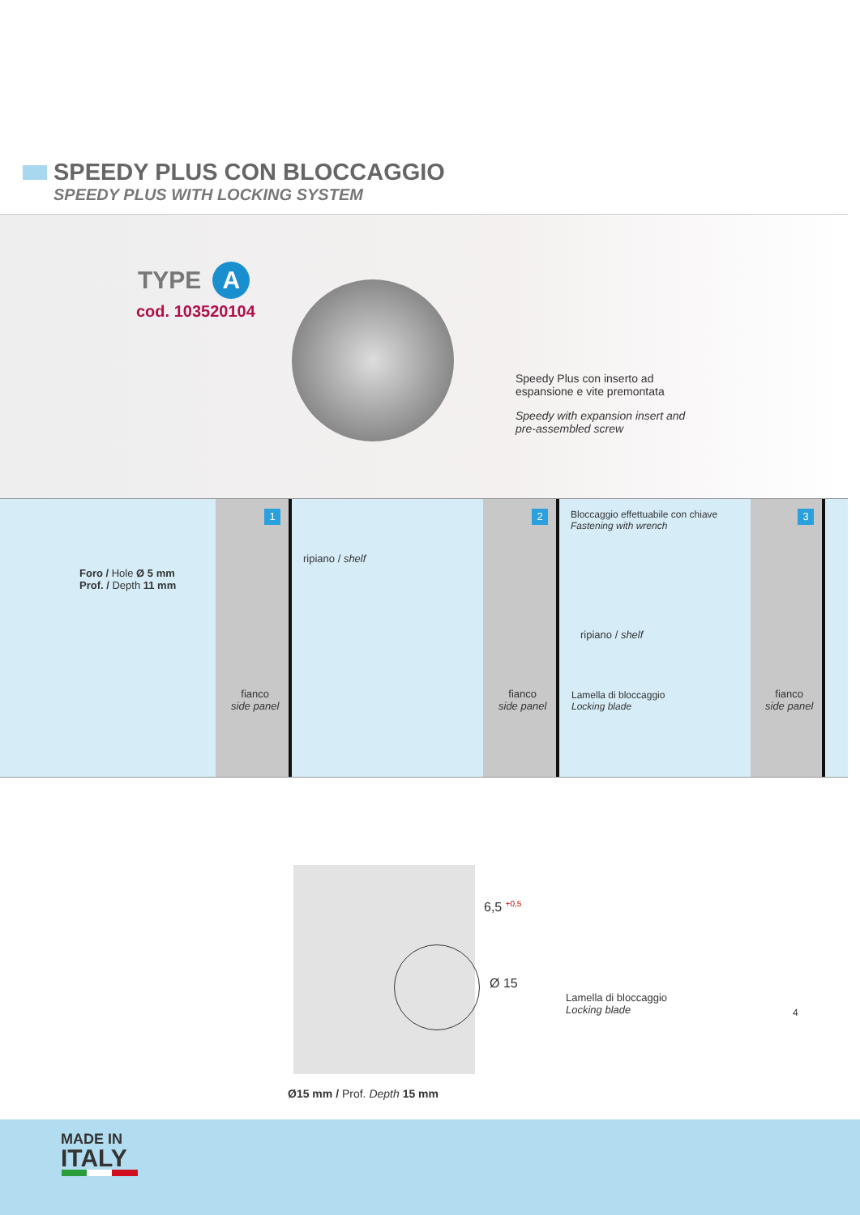SPEEDY PLUS CON BLOCCAGGIO
SPEEDY PLUS WITH LOCKING SYSTEM
TYPE A
cod. 103520104
Speedy Plus con inserto ad espansione e vite premontata
Speedy with expansion insert and pre-assembled screw
1 2 3
Foro / Hole Ø 5 mm
Prof. / Depth 11 mm
fianco
side panel
ripiano / shelf
fianco
side panel
Bloccaggio effettuabile con chiave
Fastening with wrench
ripiano / shelf
Lamella di bloccaggio
Locking blade
fianco
side panel
6,5 <sup>+0,5</sup>
Ø 15
Ø15 mm / Prof. Depth 15 mm
Lamella di bloccaggio
Locking blade
4
MADE IN
ITALY